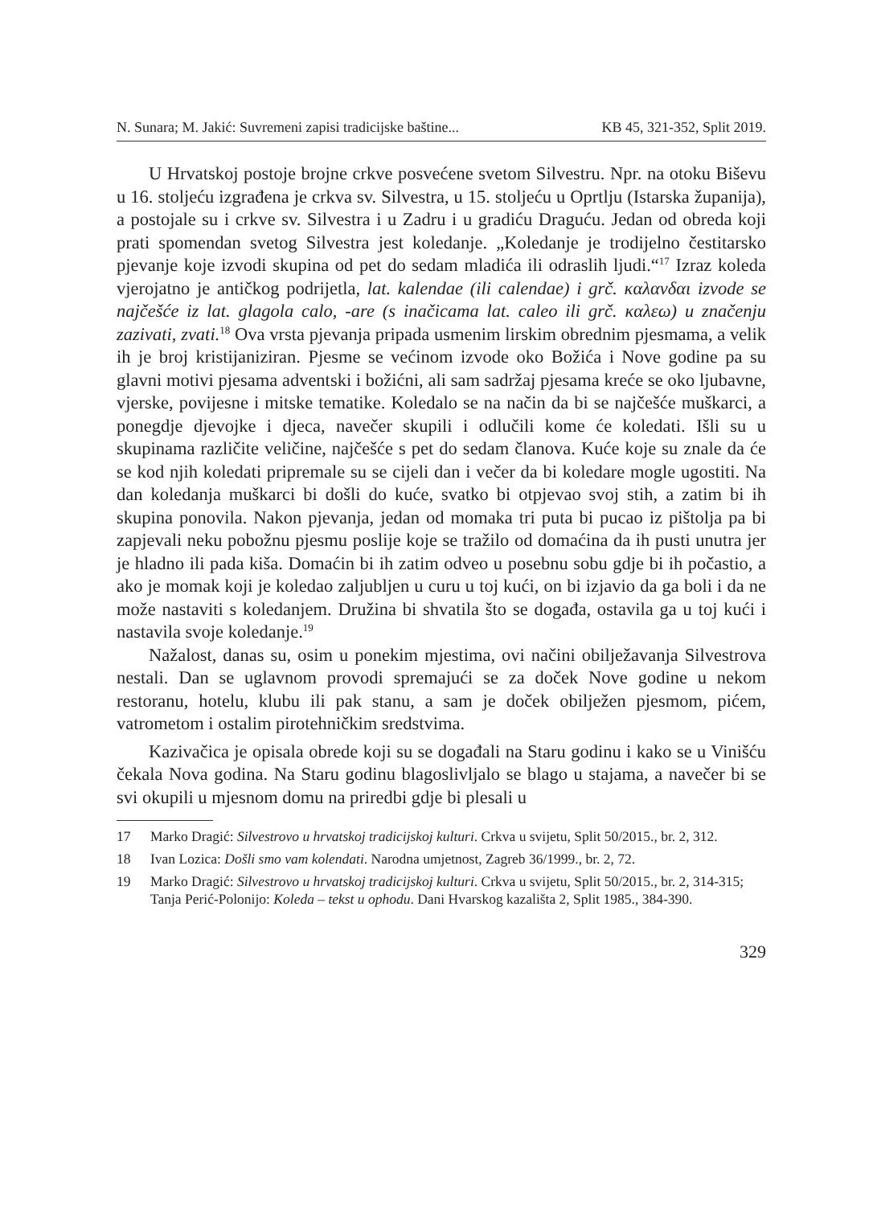N. Sunara; M. Jakić: Suvremeni zapisi tradicijske baštine... KB 45, 321-352, Split 2019.
U Hrvatskoj postoje brojne crkve posvećene svetom Silvestru. Npr. na otoku Biševu u 16. stoljeću izgrađena je crkva sv. Silvestra, u 15. stoljeću u Oprtlju (Istarska županija), a postojale su i crkve sv. Silvestra i u Zadru i u gradiću Draguću. Jedan od obreda koji prati spomendan svetog Silvestra jest koledanje. „Koledanje je trodijelno čestitarsko pjevanje koje izvodi skupina od pet do sedam mladića ili odraslih ljudi.“<sup>17</sup> Izraz koleda vjerojatno je antičkog podrijetla, lat. kalendae (ili calendae) i grč. καλανδαι izvode se najčešće iz lat. glagola calo, -are (s inačicama lat. caleo ili grč. καλεω) u značenju zazivati, zvati.<sup>18</sup> Ova vrsta pjevanja pripada usmenim lirskim obrednim pjesmama, a velik ih je broj kristijaniziran. Pjesme se većinom izvode oko Božića i Nove godine pa su glavni motivi pjesama adventski i božićni, ali sam sadržaj pjesama kreće se oko ljubavne, vjerske, povijesne i mitske tematike. Koledalo se na način da bi se najčešće muškarci, a ponegdje djevojke i djeca, navečer skupili i odlučili kome će koledati. Išli su u skupinama različite veličine, najčešće s pet do sedam članova. Kuće koje su znale da će se kod njih koledati pripremale su se cijeli dan i večer da bi koledare mogle ugostiti. Na dan koledanja muškarci bi došli do kuće, svatko bi otpjevao svoj stih, a zatim bi ih skupina ponovila. Nakon pjevanja, jedan od momaka tri puta bi pucao iz pištolja pa bi zapjevali neku pobožnu pjesmu poslije koje se tražilo od domaćina da ih pusti unutra jer je hladno ili pada kiša. Domaćin bi ih zatim odveo u posebnu sobu gdje bi ih počastio, a ako je momak koji je koledao zaljubljen u curu u toj kući, on bi izjavio da ga boli i da ne može nastaviti s koledanjem. Družina bi shvatila što se događa, ostavila ga u toj kući i nastavila svoje koledanje.<sup>19</sup>
Nažalost, danas su, osim u ponekim mjestima, ovi načini obilježavanja Silvestrova nestali. Dan se uglavnom provodi spremajući se za doček Nove godine u nekom restoranu, hotelu, klubu ili pak stanu, a sam je doček obilježen pjesmom, pićem, vatrometom i ostalim pirotehničkim sredstvima.
Kazivačica je opisala obrede koji su se događali na Staru godinu i kako se u Vinišću čekala Nova godina. Na Staru godinu blagoslivljalo se blago u stajama, a navečer bi se svi okupili u mjesnom domu na priredbi gdje bi plesali u
17 Marko Dragić: Silvestrovo u hrvatskoj tradicijskoj kulturi. Crkva u svijetu, Split 50/2015., br. 2, 312.
18 Ivan Lozica: Došli smo vam kolendati. Narodna umjetnost, Zagreb 36/1999., br. 2, 72.
19 Marko Dragić: Silvestrovo u hrvatskoj tradicijskoj kulturi. Crkva u svijetu, Split 50/2015., br. 2, 314-315; Tanja Perić-Polonijo: Koleda – tekst u ophodu. Dani Hvarskog kazališta 2, Split 1985., 384-390.
329